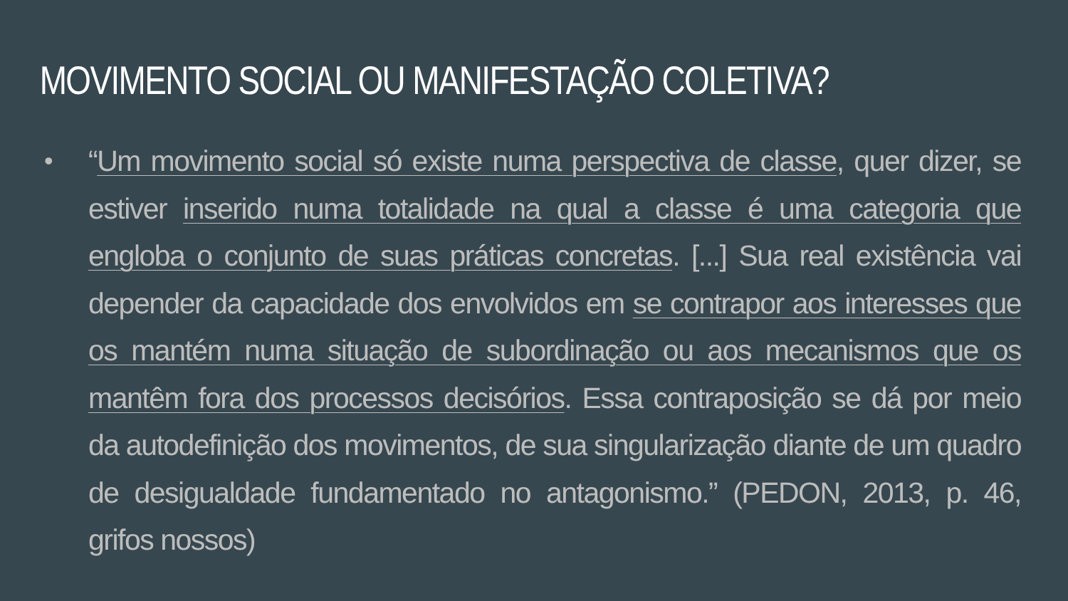MOVIMENTO SOCIAL OU MANIFESTAÇÃO COLETIVA?
•
“Um movimento social só existe numa perspectiva de classe, quer dizer, se estiver inserido numa totalidade na qual a classe é uma categoria que engloba o conjunto de suas práticas concretas. [...] Sua real existência vai depender da capacidade dos envolvidos em se contrapor aos interesses que os mantém numa situação de subordinação ou aos mecanismos que os mantêm fora dos processos decisórios. Essa contraposição se dá por meio da autodefinição dos movimentos, de sua singularização diante de um quadro de desigualdade fundamentado no antagonismo.” (PEDON, 2013, p. 46, grifos nossos)